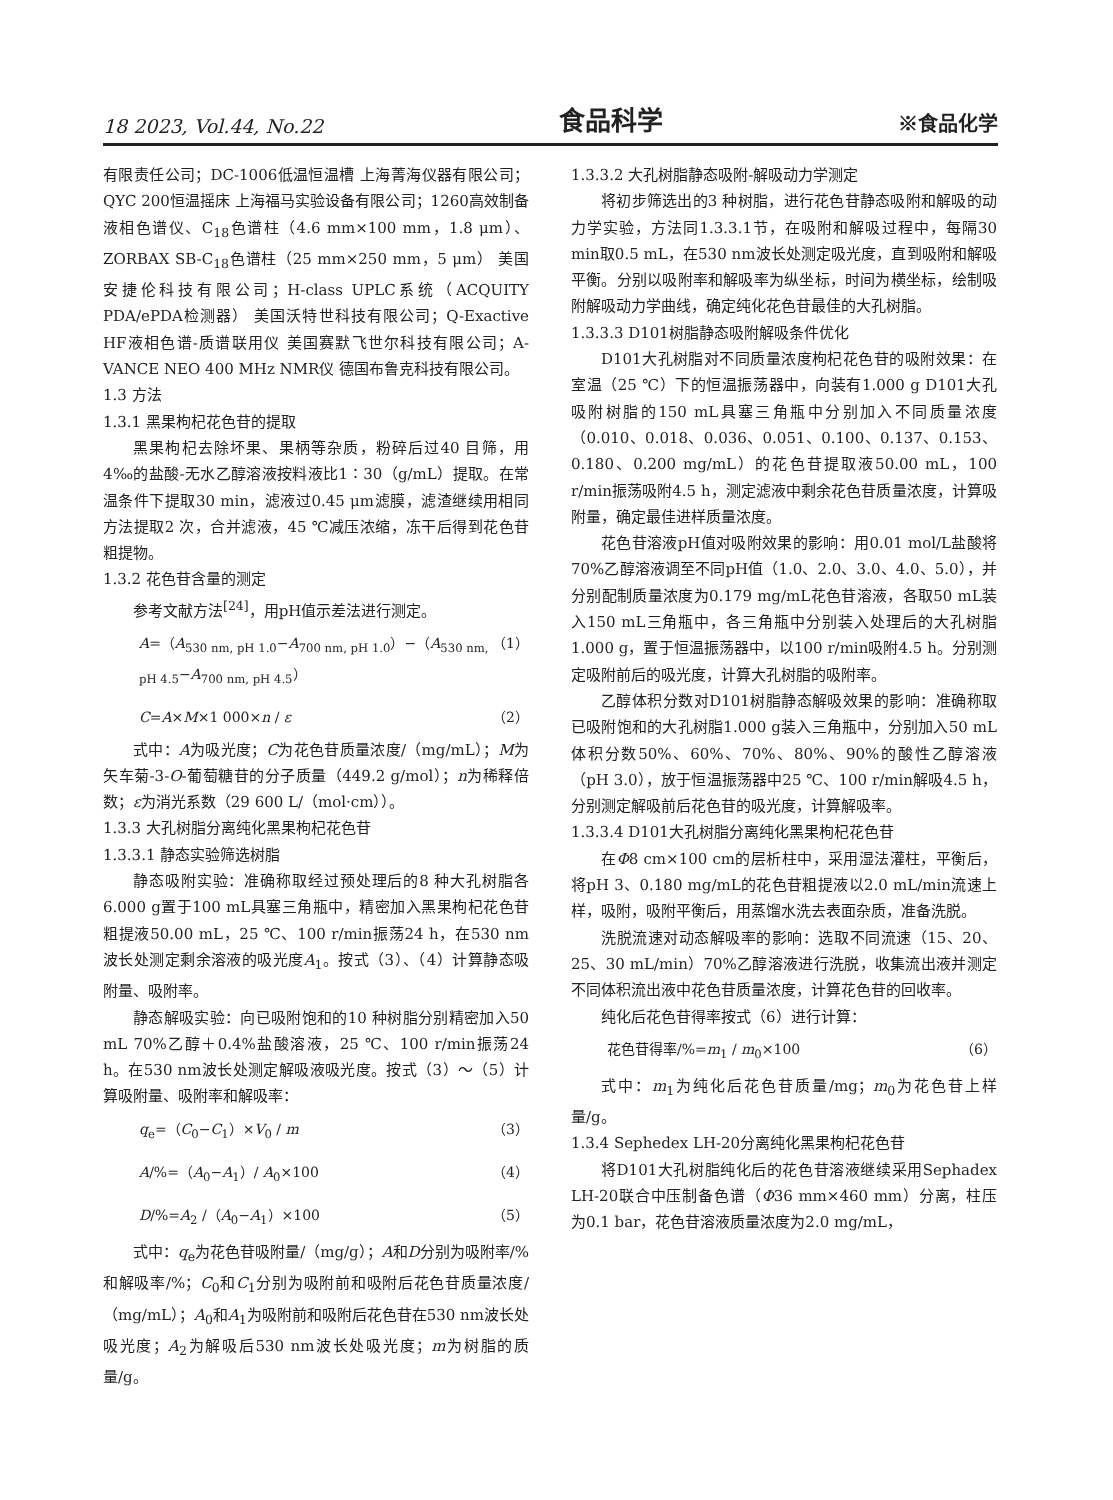18 2023, Vol.44, No.22 食品科学 ※食品化学
有限责任公司；DC-1006低温恒温槽 上海菁海仪器有限公司；QYC 200恒温摇床 上海福马实验设备有限公司；1260高效制备液相色谱仪、C<sub>18</sub>色谱柱（4.6 mm×100 mm，1.8 μm）、ZORBAX SB-C<sub>18</sub>色谱柱（25 mm×250 mm，5 μm） 美国安捷伦科技有限公司；H-class UPLC系统（ACQUITY PDA/ePDA检测器） 美国沃特世科技有限公司；Q-Exactive HF液相色谱-质谱联用仪 美国赛默飞世尔科技有限公司；A-VANCE NEO 400 MHz NMR仪 德国布鲁克科技有限公司。
1.3 方法
1.3.1 黑果枸杞花色苷的提取
黑果枸杞去除坏果、果柄等杂质，粉碎后过40 目筛，用4‰的盐酸-无水乙醇溶液按料液比1∶30（g/mL）提取。在常温条件下提取30 min，滤液过0.45 μm滤膜，滤渣继续用相同方法提取2 次，合并滤液，45 ℃减压浓缩，冻干后得到花色苷粗提物。
1.3.2 花色苷含量的测定
参考文献方法<sup>[24]</sup>，用pH值示差法进行测定。
A=（A<sub>530 nm, pH 1.0</sub>−A<sub>700 nm, pH 1.0</sub>）−（A<sub>530 nm, pH 4.5</sub>−A<sub>700 nm, pH 4.5</sub>） （1）
C=A×M×1 000×n / ε （2）
式中：A为吸光度；C为花色苷质量浓度/（mg/mL）；M为矢车菊-3-O-葡萄糖苷的分子质量（449.2 g/mol）；n为稀释倍数；ε为消光系数（29 600 L/（mol·cm））。
1.3.3 大孔树脂分离纯化黑果枸杞花色苷
1.3.3.1 静态实验筛选树脂
静态吸附实验：准确称取经过预处理后的8 种大孔树脂各6.000 g置于100 mL具塞三角瓶中，精密加入黑果枸杞花色苷粗提液50.00 mL，25 ℃、100 r/min振荡24 h，在530 nm波长处测定剩余溶液的吸光度A<sub>1</sub>。按式（3）、（4）计算静态吸附量、吸附率。
静态解吸实验：向已吸附饱和的10 种树脂分别精密加入50 mL 70%乙醇＋0.4%盐酸溶液，25 ℃、100 r/min振荡24 h。在530 nm波长处测定解吸液吸光度。按式（3）～（5）计算吸附量、吸附率和解吸率：
q<sub>e</sub>=（C<sub>0</sub>−C<sub>1</sub>）×V<sub>0</sub> / m （3）
A/%=（A<sub>0</sub>−A<sub>1</sub>）/ A<sub>0</sub>×100 （4）
D/%=A<sub>2</sub> /（A<sub>0</sub>−A<sub>1</sub>）×100 （5）
式中：q<sub>e</sub>为花色苷吸附量/（mg/g）；A和D分别为吸附率/%和解吸率/%；C<sub>0</sub>和C<sub>1</sub>分别为吸附前和吸附后花色苷质量浓度/（mg/mL）；A<sub>0</sub>和A<sub>1</sub>为吸附前和吸附后花色苷在530 nm波长处吸光度；A<sub>2</sub>为解吸后530 nm波长处吸光度；m为树脂的质量/g。
1.3.3.2 大孔树脂静态吸附-解吸动力学测定
将初步筛选出的3 种树脂，进行花色苷静态吸附和解吸的动力学实验，方法同1.3.3.1节，在吸附和解吸过程中，每隔30 min取0.5 mL，在530 nm波长处测定吸光度，直到吸附和解吸平衡。分别以吸附率和解吸率为纵坐标，时间为横坐标，绘制吸附解吸动力学曲线，确定纯化花色苷最佳的大孔树脂。
1.3.3.3 D101树脂静态吸附解吸条件优化
D101大孔树脂对不同质量浓度枸杞花色苷的吸附效果：在室温（25 ℃）下的恒温振荡器中，向装有1.000 g D101大孔吸附树脂的150 mL具塞三角瓶中分别加入不同质量浓度（0.010、0.018、0.036、0.051、0.100、0.137、0.153、0.180、0.200 mg/mL）的花色苷提取液50.00 mL，100 r/min振荡吸附4.5 h，测定滤液中剩余花色苷质量浓度，计算吸附量，确定最佳进样质量浓度。
花色苷溶液pH值对吸附效果的影响：用0.01 mol/L盐酸将70%乙醇溶液调至不同pH值（1.0、2.0、3.0、4.0、5.0），并分别配制质量浓度为0.179 mg/mL花色苷溶液，各取50 mL装入150 mL三角瓶中，各三角瓶中分别装入处理后的大孔树脂1.000 g，置于恒温振荡器中，以100 r/min吸附4.5 h。分别测定吸附前后的吸光度，计算大孔树脂的吸附率。
乙醇体积分数对D101树脂静态解吸效果的影响：准确称取已吸附饱和的大孔树脂1.000 g装入三角瓶中，分别加入50 mL体积分数50%、60%、70%、80%、90%的酸性乙醇溶液（pH 3.0），放于恒温振荡器中25 ℃、100 r/min解吸4.5 h，分别测定解吸前后花色苷的吸光度，计算解吸率。
1.3.3.4 D101大孔树脂分离纯化黑果枸杞花色苷
在Φ8 cm×100 cm的层析柱中，采用湿法灌柱，平衡后，将pH 3、0.180 mg/mL的花色苷粗提液以2.0 mL/min流速上样，吸附，吸附平衡后，用蒸馏水洗去表面杂质，准备洗脱。
洗脱流速对动态解吸率的影响：选取不同流速（15、20、25、30 mL/min）70%乙醇溶液进行洗脱，收集流出液并测定不同体积流出液中花色苷质量浓度，计算花色苷的回收率。
纯化后花色苷得率按式（6）进行计算：
花色苷得率/%=m<sub>1</sub> / m<sub>0</sub>×100 （6）
式中：m<sub>1</sub>为纯化后花色苷质量/mg；m<sub>0</sub>为花色苷上样量/g。
1.3.4 Sephedex LH-20分离纯化黑果枸杞花色苷
将D101大孔树脂纯化后的花色苷溶液继续采用Sephadex LH-20联合中压制备色谱（Φ36 mm×460 mm）分离，柱压为0.1 bar，花色苷溶液质量浓度为2.0 mg/mL，